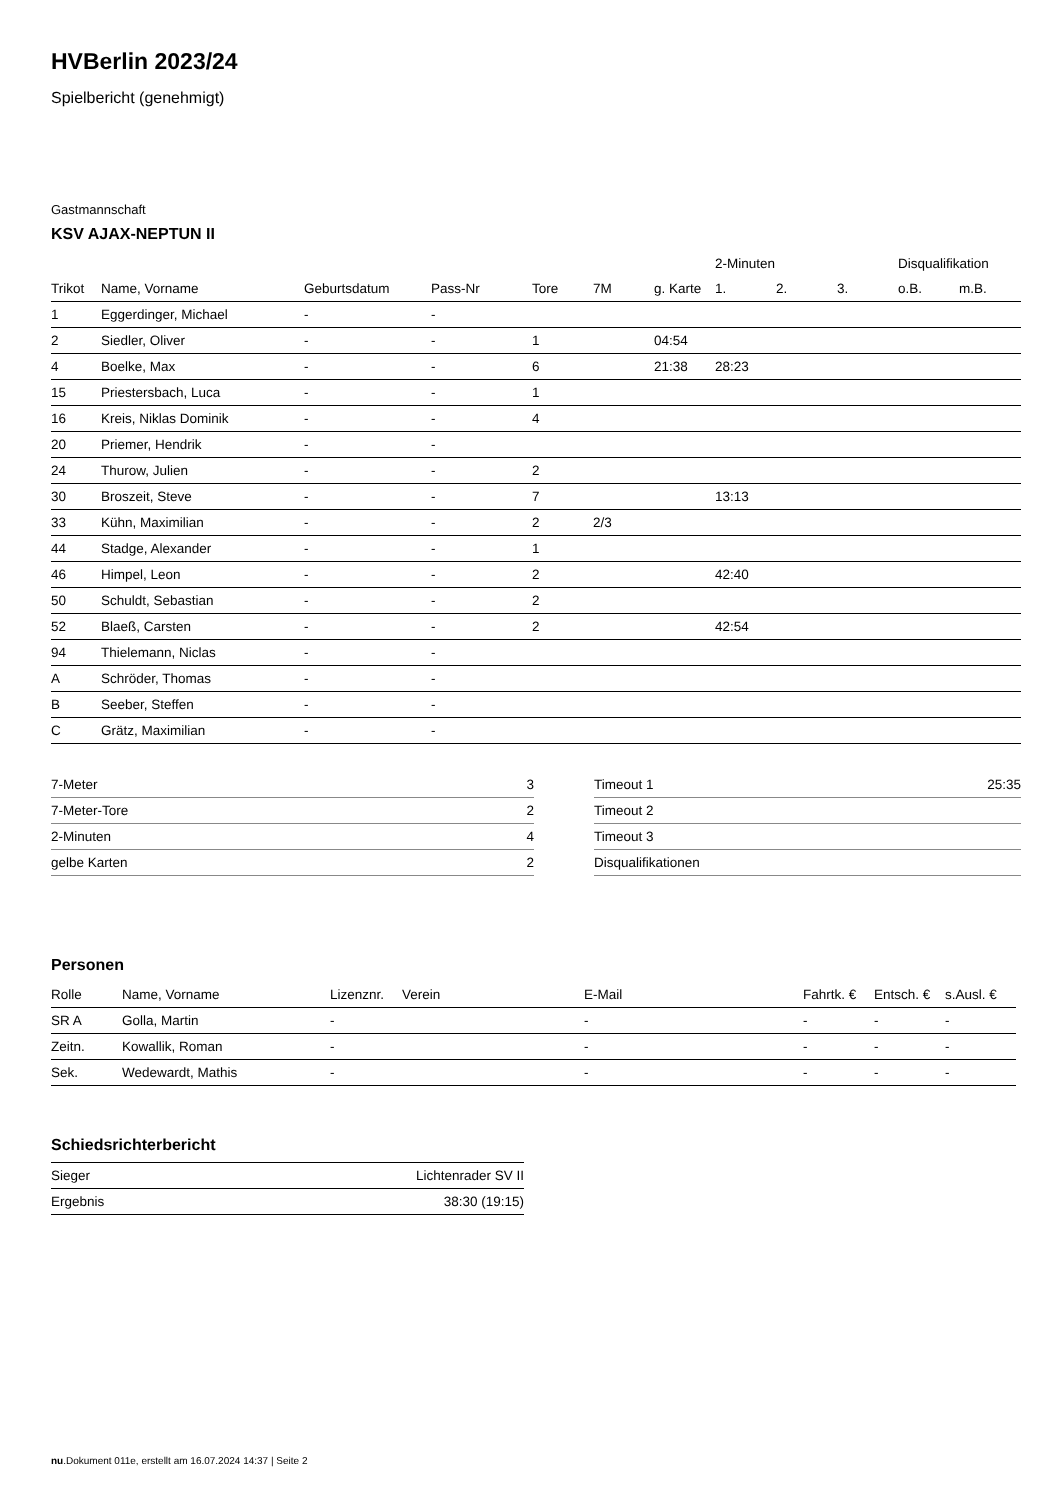HVBerlin 2023/24
Spielbericht (genehmigt)
Gastmannschaft
KSV AJAX-NEPTUN II
| | | | | | | | 2-Minuten | | | Disqualifikation | |
| --- | --- | --- | --- | --- | --- | --- | --- | --- | --- | --- | --- |
| Trikot | Name, Vorname | Geburtsdatum | Pass-Nr | Tore | 7M | g. Karte | 1. | 2. | 3. | o.B. | m.B. |
| 1 | Eggerdinger, Michael | - | - | | | | | | | | |
| 2 | Siedler, Oliver | - | - | 1 | | 04:54 | | | | | |
| 4 | Boelke, Max | - | - | 6 | | 21:38 | 28:23 | | | | |
| 15 | Priestersbach, Luca | - | - | 1 | | | | | | | |
| 16 | Kreis, Niklas Dominik | - | - | 4 | | | | | | | |
| 20 | Priemer, Hendrik | - | - | | | | | | | | |
| 24 | Thurow, Julien | - | - | 2 | | | | | | | |
| 30 | Broszeit, Steve | - | - | 7 | | | 13:13 | | | | |
| 33 | Kühn, Maximilian | - | - | 2 | 2/3 | | | | | | |
| 44 | Stadge, Alexander | - | - | 1 | | | | | | | |
| 46 | Himpel, Leon | - | - | 2 | | | 42:40 | | | | |
| 50 | Schuldt, Sebastian | - | - | 2 | | | | | | | |
| 52 | Blaeß, Carsten | - | - | 2 | | | 42:54 | | | | |
| 94 | Thielemann, Niclas | - | - | | | | | | | | |
| A | Schröder, Thomas | - | - | | | | | | | | |
| B | Seeber, Steffen | - | - | | | | | | | | |
| C | Grätz, Maximilian | - | - | | | | | | | | |
| 7-Meter | 3 |
| 7-Meter-Tore | 2 |
| 2-Minuten | 4 |
| gelbe Karten | 2 |
| Timeout 1 | 25:35 |
| Timeout 2 | |
| Timeout 3 | |
| Disqualifikationen | |
Personen
| Rolle | Name, Vorname | Lizenznr. | Verein | E-Mail | Fahrtk. € | Entsch. € | s.Ausl. € |
| --- | --- | --- | --- | --- | --- | --- | --- |
| SR A | Golla, Martin | - | | - | - | - | - |
| Zeitn. | Kowallik, Roman | - | | - | - | - | - |
| Sek. | Wedewardt, Mathis | - | | - | - | - | - |
Schiedsrichterbericht
| Sieger | Lichtenrader SV II |
| Ergebnis | 38:30 (19:15) |
nu.Dokument 011e, erstellt am 16.07.2024 14:37 | Seite 2